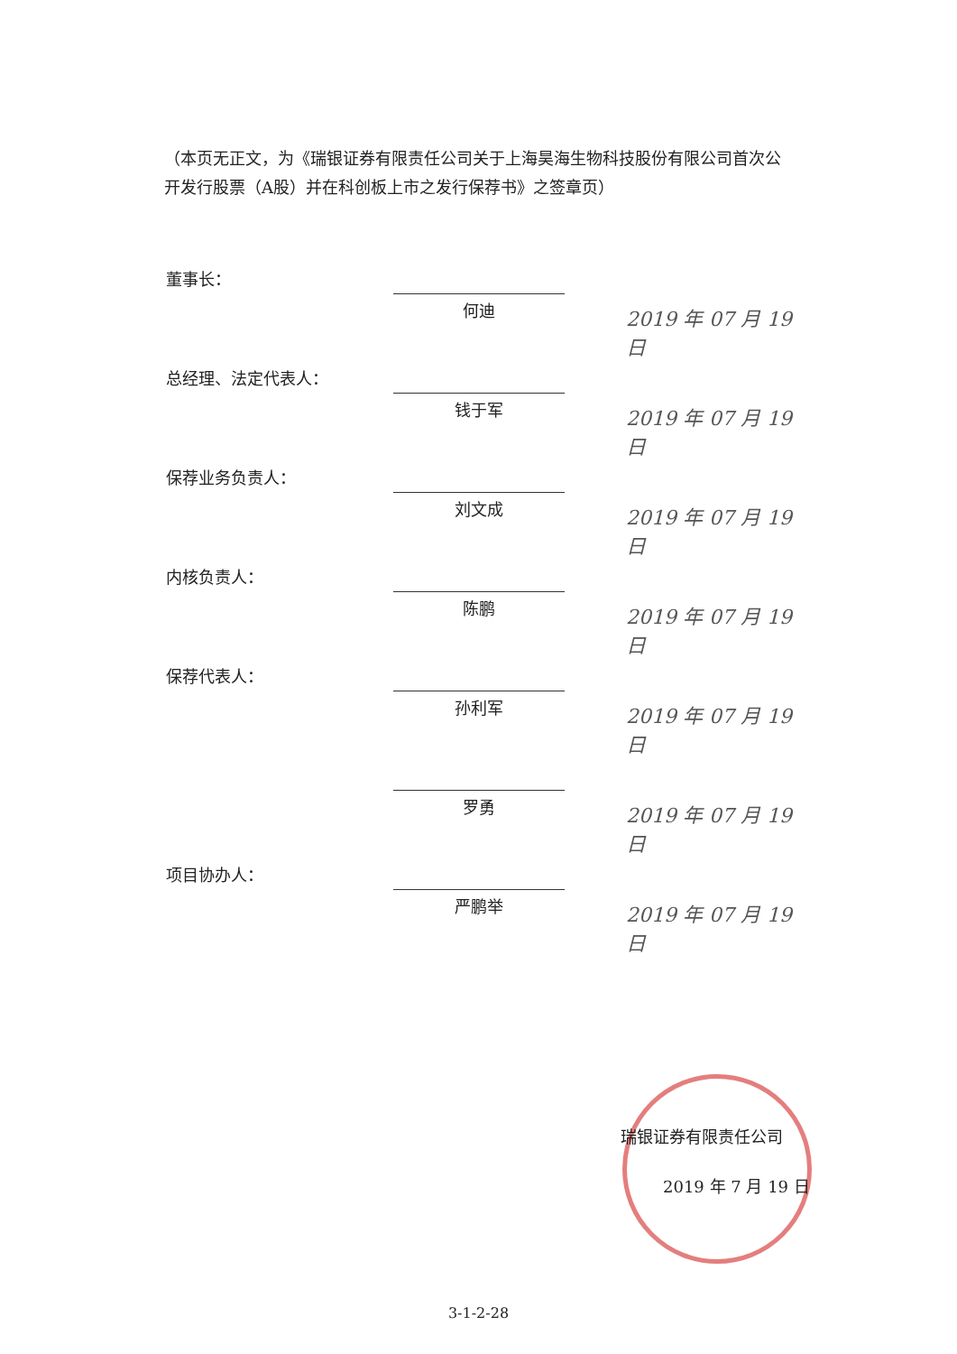（本页无正文，为《瑞银证券有限责任公司关于上海昊海生物科技股份有限公司首次公开发行股票（A股）并在科创板上市之发行保荐书》之签章页）
董事长：
何迪 2019 年 07 月 19 日
总经理、法定代表人：
钱于军 2019 年 07 月 19 日
保荐业务负责人：
刘文成 2019 年 07 月 19 日
内核负责人：
陈鹏 2019 年 07 月 19 日
保荐代表人：
孙利军 2019 年 07 月 19 日
罗勇 2019 年 07 月 19 日
项目协办人：
严鹏举 2019 年 07 月 19 日
瑞银证券有限责任公司
2019 年 7 月 19 日
3-1-2-28